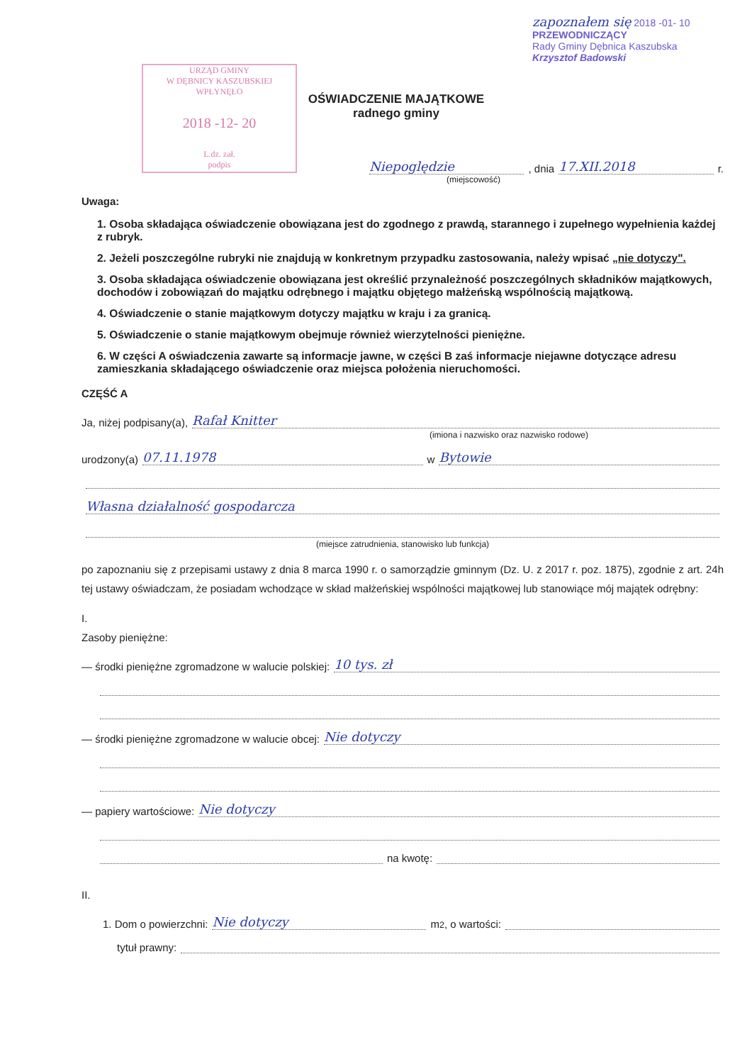URZĄD GMINY
W DĘBNICY KASZUBSKIEJ
WPŁYNĘŁO
2018 -12- 20
L.dz. zał.
podpis
OŚWIADCZENIE MAJĄTKOWE
radnego gminy
zapoznałem się 2018 -01- 10
PRZEWODNICZĄCY
Rady Gminy Dębnica Kaszubska
Krzysztof Badowski
Niepoględzie , dnia 17.XII.2018 r.
(miejscowość)
Uwaga:
1. Osoba składająca oświadczenie obowiązana jest do zgodnego z prawdą, starannego i zupełnego wypełnienia każdej z rubryk.
2. Jeżeli poszczególne rubryki nie znajdują w konkretnym przypadku zastosowania, należy wpisać „nie dotyczy".
3. Osoba składająca oświadczenie obowiązana jest określić przynależność poszczególnych składników majątkowych, dochodów i zobowiązań do majątku odrębnego i majątku objętego małżeńską wspólnością majątkową.
4. Oświadczenie o stanie majątkowym dotyczy majątku w kraju i za granicą.
5. Oświadczenie o stanie majątkowym obejmuje również wierzytelności pieniężne.
6. W części A oświadczenia zawarte są informacje jawne, w części B zaś informacje niejawne dotyczące adresu zamieszkania składającego oświadczenie oraz miejsca położenia nieruchomości.
CZĘŚĆ A
Ja, niżej podpisany(a), Rafał Knitter
(imiona i nazwisko oraz nazwisko rodowe)
urodzony(a) 07.11.1978 w Bytowie
Własna działalność gospodarcza
(miejsce zatrudnienia, stanowisko lub funkcja)
po zapoznaniu się z przepisami ustawy z dnia 8 marca 1990 r. o samorządzie gminnym (Dz. U. z 2017 r. poz. 1875), zgodnie z art. 24h tej ustawy oświadczam, że posiadam wchodzące w skład małżeńskiej wspólności majątkowej lub stanowiące mój majątek odrębny:
I.
Zasoby pieniężne:
— środki pieniężne zgromadzone w walucie polskiej: 10 tys. zł
— środki pieniężne zgromadzone w walucie obcej: Nie dotyczy
— papiery wartościowe: Nie dotyczy
na kwotę:
II.
1. Dom o powierzchni: Nie dotyczy m<sup>2</sup>, o wartości:
tytuł prawny: